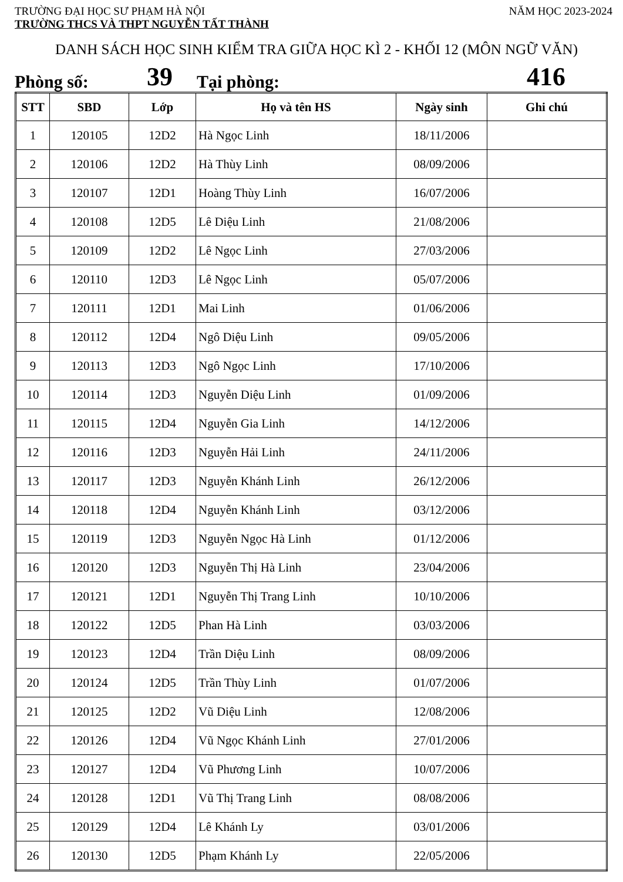TRƯỜNG ĐẠI HỌC SƯ PHẠM HÀ NỘI NĂM HỌC 2023-2024
TRƯỜNG THCS VÀ THPT NGUYỄN TẤT THÀNH
DANH SÁCH HỌC SINH KIỂM TRA GIỮA HỌC KÌ 2 - KHỐI 12 (MÔN NGỮ VĂN)
Phòng số: 39 Tại phòng: 416
| STT | SBD | Lớp | Họ và tên HS | Ngày sinh | Ghi chú |
| --- | --- | --- | --- | --- | --- |
| 1 | 120105 | 12D2 | Hà Ngọc Linh | 18/11/2006 | |
| 2 | 120106 | 12D2 | Hà Thùy Linh | 08/09/2006 | |
| 3 | 120107 | 12D1 | Hoàng Thùy Linh | 16/07/2006 | |
| 4 | 120108 | 12D5 | Lê Diệu Linh | 21/08/2006 | |
| 5 | 120109 | 12D2 | Lê Ngọc Linh | 27/03/2006 | |
| 6 | 120110 | 12D3 | Lê Ngọc Linh | 05/07/2006 | |
| 7 | 120111 | 12D1 | Mai Linh | 01/06/2006 | |
| 8 | 120112 | 12D4 | Ngô Diệu Linh | 09/05/2006 | |
| 9 | 120113 | 12D3 | Ngô Ngọc Linh | 17/10/2006 | |
| 10 | 120114 | 12D3 | Nguyễn Diệu Linh | 01/09/2006 | |
| 11 | 120115 | 12D4 | Nguyễn Gia Linh | 14/12/2006 | |
| 12 | 120116 | 12D3 | Nguyễn Hải Linh | 24/11/2006 | |
| 13 | 120117 | 12D3 | Nguyễn Khánh Linh | 26/12/2006 | |
| 14 | 120118 | 12D4 | Nguyễn Khánh Linh | 03/12/2006 | |
| 15 | 120119 | 12D3 | Nguyễn Ngọc Hà Linh | 01/12/2006 | |
| 16 | 120120 | 12D3 | Nguyễn Thị Hà Linh | 23/04/2006 | |
| 17 | 120121 | 12D1 | Nguyễn Thị Trang Linh | 10/10/2006 | |
| 18 | 120122 | 12D5 | Phan Hà Linh | 03/03/2006 | |
| 19 | 120123 | 12D4 | Trần Diệu Linh | 08/09/2006 | |
| 20 | 120124 | 12D5 | Trần Thùy Linh | 01/07/2006 | |
| 21 | 120125 | 12D2 | Vũ Diệu Linh | 12/08/2006 | |
| 22 | 120126 | 12D4 | Vũ Ngọc Khánh Linh | 27/01/2006 | |
| 23 | 120127 | 12D4 | Vũ Phương Linh | 10/07/2006 | |
| 24 | 120128 | 12D1 | Vũ Thị Trang Linh | 08/08/2006 | |
| 25 | 120129 | 12D4 | Lê Khánh Ly | 03/01/2006 | |
| 26 | 120130 | 12D5 | Phạm Khánh Ly | 22/05/2006 | |